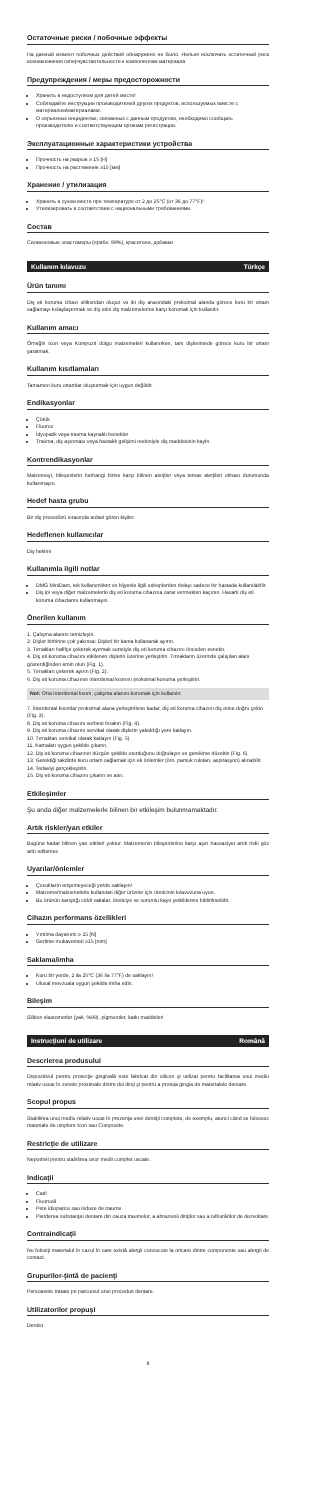Остаточные риски / побочные эффекты
На данный момент побочных действий обнаружено не было. Нельзя исключать остаточный риск возникновения гиперчувствительности к компонентам материала
Предупреждения / меры предосторожности
Хранить в недоступном для детей месте!
Соблюдайте инструкции производителей других продуктов, используемых вместе с материалом/материалами.
О серьезных инцидентах, связанных с данным продуктом, необходимо сообщать производителю и соответствующим органам регистрации.
Эксплуатационные характеристики устройства
Прочность на разрыв ≥ 15 [Н]
Прочность на растяжение ≥15 [мм]
Хранение / утилизация
Хранить в сухом месте при температуре от 2 до 25°C (от 36 до 77°F)!
Утилизировать в соответствии с национальными требованиями.
Состав
Силиконовые эластомеры (прибл. 99%), красители, добавки
Kullanım kılavuzu Türkçe
Ürün tanımı
Diş eti koruma cihazı silikondan oluşur ve iki diş arasındaki proksimal alanda görece kuru bir ortam sağlamayı kolaylaştırmak ve diş etini diş malzemelerine karşı korumak için kullanılır.
Kullanım amacı
Örneğin Icon veya Kompozit dolgu malzemeleri kullanırken, tam dişlenmede görece kuru bir ortam yaratmak.
Kullanım kısıtlamaları
Tamamen kuru ortamlar oluşturmak için uygun değildir.
Endikasyonlar
Çürük
Fluoroz
İdyopatik veya travma kaynaklı benekler
Travma, diş aşınması veya hastalık gelişimi nedeniyle diş maddesinin kaybı
Kontrendikasyonlar
Malzemeyi, bileşenlerin herhangi birine karşı bilinen alerjiler veya temas alerjileri olması durumunda kullanmayın.
Hedef hasta grubu
Bir diş prosedürü sırasında tedavi gören kişiler.
Hedeflenen kullanıcılar
Diş hekimi
Kullanımla ilgili notlar
DMG MiniDam, tek kullanımlıktır ve hijyenle ilgili sebeplerden dolayı sadece bir hastada kullanılabilir.
Diş ipi veya diğer malzemelerle diş eti koruma cihazına zarar vermekten kaçının. Hasarlı diş eti koruma cihazlarını kullanmayın.
Önerilen kullanım
1. Çalışma alanını temizleyin.
2. Dişler birbirine çok yakınsa: Dişleri bir kama kullanarak ayırın.
3. Tırnakları hafifçe çekerek ayırmak suretiyle diş eti koruma cihazını önceden esnetin.
4. Diş eti koruma cihazını etkilenen dişlerin üzerine yerleştirin. Tırnakların üzerinde çalışılan alanı gösterdiğinden emin olun (Fig. 1).
5. Tırnakları çekerek ayırın (Fig. 2).
6. Diş eti koruma cihazının interdental kısmını proksimal konuma yerleştirin.
Not: Orta interdental kısım, çalışma alanını korumak için kullanılır.
7. İnterdental kısımlar proksimal alana yerleştirilene kadar, diş eti koruma cihazını diş etine doğru çekin (Fig. 3).
8. Diş eti koruma cihazını serbest bırakın (Fig. 4).
9. Diş eti koruma cihazını servikal olarak dişlerin yalıtıldığı yere katlayın.
10. Tırnakları servikal olarak katlayın (Fig. 5).
11. Kamaları uygun şekilde çıkarın.
12. Diş eti koruma cihazının düzgün şekilde oturduğunu doğrulayın ve gerekirse düzeltin (Fig. 6).
13. Gerektiği takdirde kuru ortam sağlamak için ek önlemler (örn. pamuk ruloları, aspirasyon) alınabilir.
14. Tedaviyi gerçekleştirin.
15. Diş eti koruma cihazını çıkarın ve atın.
Etkileşimler
Şu anda diğer malzemelerle bilinen bir etkileşim bulunmamaktadır.
Artık riskler/yan etkiler
Bugüne kadar bilinen yan etkileri yoktur. Malzemenin bileşenlerine karşı aşırı hassasiyet artık riski göz ardı edilemez
Uyarılar/önlemler
Çocukların erişemeyeceği yerde saklayın!
Malzeme/malzemelerle kullanılan diğer ürünler için üreticinin kılavuzuna uyun.
Bu ürünün karıştığı ciddi vakalar, üreticiye ve sorumlu kayıt yetkililerine bildirilmelidir.
Cihazın performans özellikleri
Yırtılma dayanımı ≥ 15 [N]
Gerilme mukavemeti ≥15 [mm]
Saklama/imha
Kuru bir yerde, 2 ila 25°C (36 ila 77°F) de saklayın!
Ulusal mevzuata uygun şekilde imha edin.
Bileşim
Silikon elastomerler (yak. %99), pigmentler, katkı maddeleri
Instrucţiuni de utilizare Română
Descrierea produsului
Dispozitivul pentru protecţie gingivală este fabricat din silicon şi utilizat pentru facilitarea unui mediu relativ uscat în zonele proximale dintre doi dinţi şi pentru a proteja gingia de materialele dentare.
Scopul propus
Stabilirea unui mediu relativ uscat în prezenţa unei dentiţii complete, de exemplu, atunci când se folosesc materiale de umplere Icon sau Composite.
Restricţie de utilizare
Nepotrivit pentru stabilirea unor medii complet uscate.
Indicaţii
Carii
Fluoroză
Pete idiopatice sau induse de traume
Pierderea substanţei dentare din cauza traumelor, a abraziunii dinţilor sau a tulburărilor de dezvoltare
Contraindicaţii
Nu folosiţi materialul în cazul în care există alergii cunoscute la oricare dintre componente sau alergii de contact.
Grupurilor-ţintă de pacienţi
Persoanele tratate pe parcursul unei proceduri dentare.
Utilizatorilor propuşi
Dentist
8